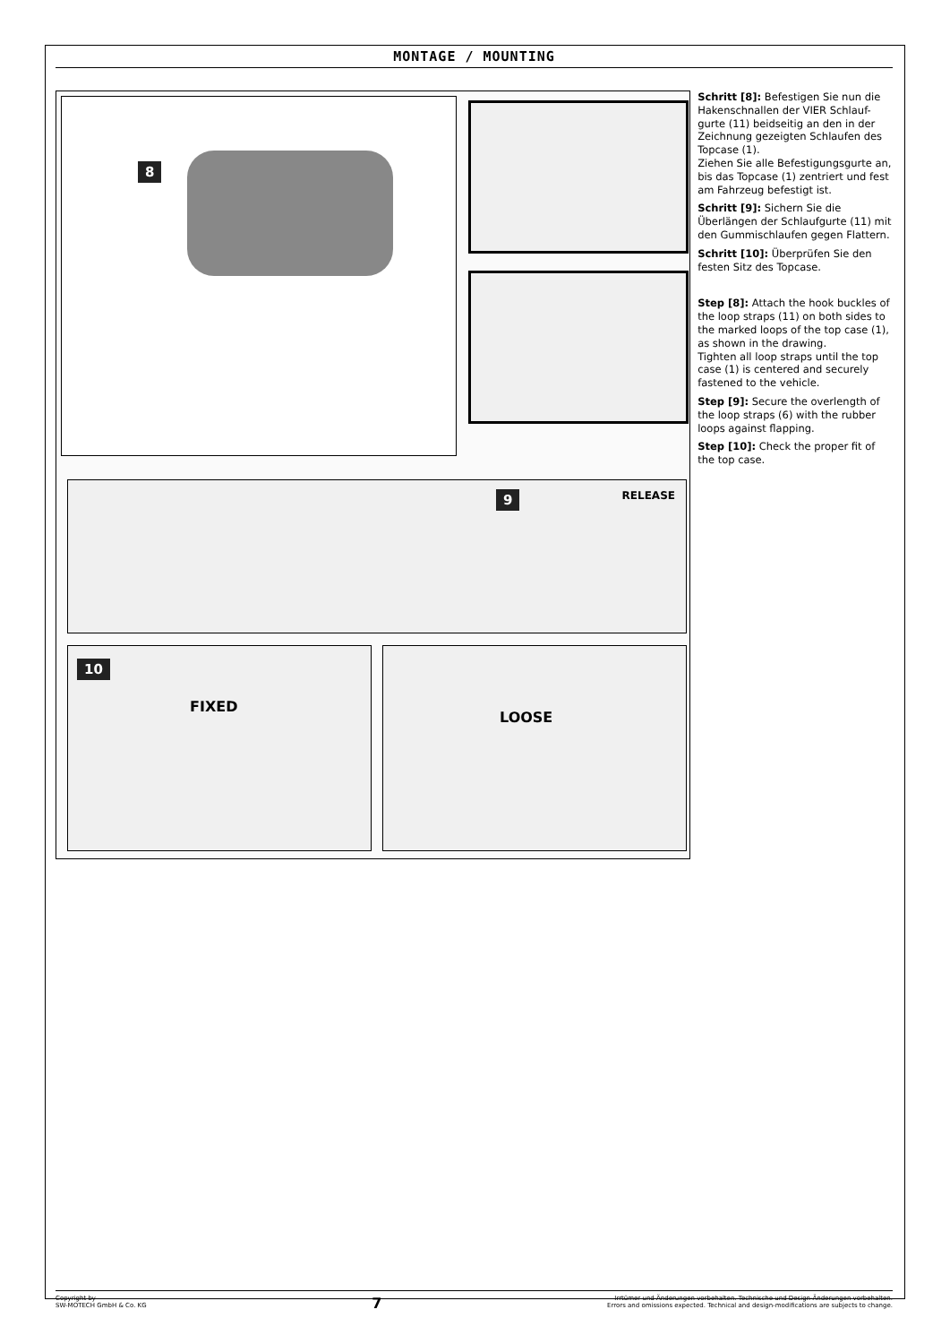MONTAGE / MOUNTING
8
9 RELEASE
10
FIXED
LOOSE
Schritt [8]: Befestigen Sie nun die Hakenschnallen der VIER Schlauf-gurte (11) beidseitig an den in der Zeichnung gezeigten Schlaufen des Topcase (1).
Ziehen Sie alle Befestigungsgurte an, bis das Topcase (1) zentriert und fest am Fahrzeug befestigt ist.
Schritt [9]: Sichern Sie die Überlängen der Schlaufgurte (11) mit den Gummischlaufen gegen Flattern.
Schritt [10]: Überprüfen Sie den festen Sitz des Topcase.
Step [8]: Attach the hook buckles of the loop straps (11) on both sides to the marked loops of the top case (1), as shown in the drawing.
Tighten all loop straps until the top case (1) is centered and securely fastened to the vehicle.
Step [9]: Secure the overlength of the loop straps (6) with the rubber loops against flapping.
Step [10]: Check the proper fit of the top case.
Copyright by
SW-MOTECH GmbH & Co. KG
7
Irrtümer und Änderungen vorbehalten. Technische und Design-Änderungen vorbehalten.
Errors and omissions expected. Technical and design-modifications are subjects to change.